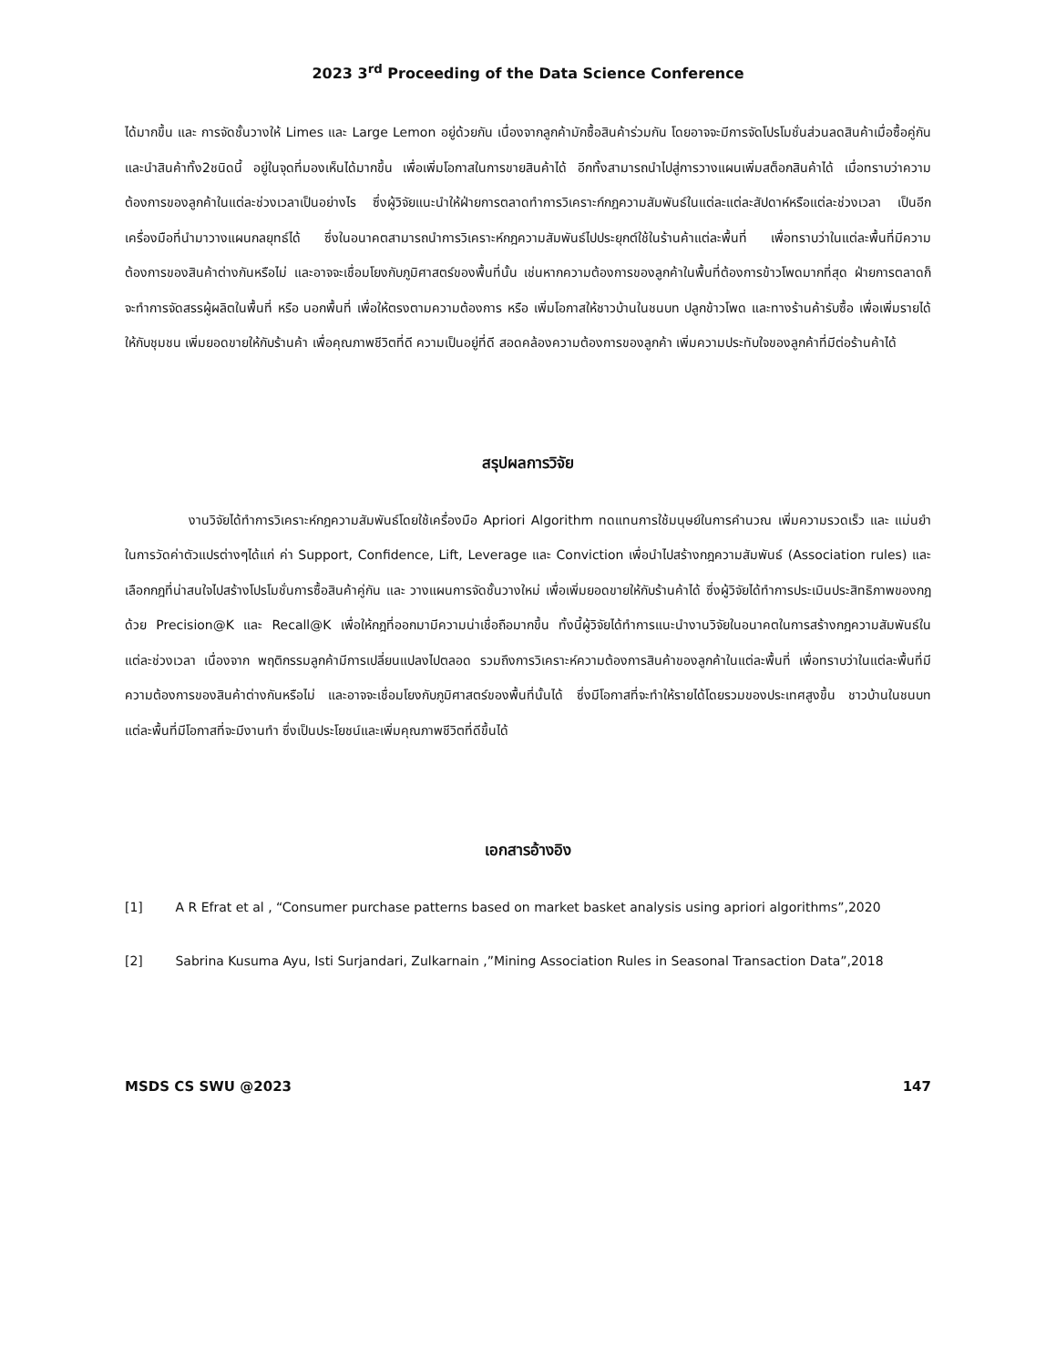2023 3<sup>rd</sup> Proceeding of the Data Science Conference
ได้มากขึ้น และ การจัดชั้นวางให้ Limes และ Large Lemon อยู่ด้วยกัน เนื่องจากลูกค้ามักซื้อสินค้าร่วมกัน โดยอาจจะมีการจัดโปรโมชั่นส่วนลดสินค้าเมื่อซื้อคู่กันและนำสินค้าทั้ง2ชนิดนี้ อยู่ในจุดที่มองเห็นได้มากขึ้น เพื่อเพิ่มโอกาสในการขายสินค้าได้ อีกทั้งสามารถนำไปสู่การวางแผนเพิ่มสต็อกสินค้าได้ เมื่อทราบว่าความต้องการของลูกค้าในแต่ละช่วงเวลาเป็นอย่างไร ซึ่งผู้วิจัยแนะนำให้ฝ่ายการตลาดทำการวิเคราะก์กฎความสัมพันธ์ในแต่ละแต่ละสัปดาห์หรือแต่ละช่วงเวลา เป็นอีกเครื่องมือที่นำมาวางแผนกลยุทธ์ได้ ซึ่งในอนาคตสามารถนำการวิเคราะห์กฎความสัมพันธ์ไปประยุกต์ใช้ในร้านค้าแต่ละพื้นที่ เพื่อทราบว่าในแต่ละพื้นที่มีความต้องการของสินค้าต่างกันหรือไม่ และอาจจะเชื่อมโยงกับภูมิศาสตร์ของพื้นที่นั้น เช่นหากความต้องการของลูกค้าในพื้นที่ต้องการข้าวโพดมากที่สุด ฝ่ายการตลาดก็จะทำการจัดสรรผู้ผลิตในพื้นที่ หรือ นอกพื้นที่ เพื่อให้ตรงตามความต้องการ หรือ เพิ่มโอกาสให้ชาวบ้านในชนบท ปลูกข้าวโพด และทางร้านค้ารับซื้อ เพื่อเพิ่มรายได้ให้กับชุมชน เพิ่มยอดขายให้กับร้านค้า เพื่อคุณภาพชีวิตที่ดี ความเป็นอยู่ที่ดี สอดคล้องความต้องการของลูกค้า เพิ่มความประทับใจของลูกค้าที่มีต่อร้านค้าได้
สรุปผลการวิจัย
งานวิจัยได้ทำการวิเคราะห์กฎความสัมพันธ์โดยใช้เครื่องมือ Apriori Algorithm ทดแทนการใช้มนุษย์ในการคำนวณ เพิ่มความรวดเร็ว และ แม่นยำในการวัดค่าตัวแปรต่างๆได้แก่ ค่า Support, Confidence, Lift, Leverage และ Conviction เพื่อนำไปสร้างกฎความสัมพันธ์ (Association rules) และเลือกกฎที่น่าสนใจไปสร้างโปรโมชั่นการซื้อสินค้าคู่กัน และ วางแผนการจัดชั้นวางใหม่ เพื่อเพิ่มยอดขายให้กับร้านค้าได้ ซึ่งผู้วิจัยได้ทำการประเมินประสิทธิภาพของกฎด้วย Precision@K และ Recall@K เพื่อให้กฎที่ออกมามีความน่าเชื่อถือมากขึ้น ทั้งนี้ผู้วิจัยได้ทำการแนะนำงานวิจัยในอนาคตในการสร้างกฎความสัมพันธ์ในแต่ละช่วงเวลา เนื่องจาก พฤติกรรมลูกค้ามีการเปลี่ยนแปลงไปตลอด รวมถึงการวิเคราะห์ความต้องการสินค้าของลูกค้าในแต่ละพื้นที่ เพื่อทราบว่าในแต่ละพื้นที่มีความต้องการของสินค้าต่างกันหรือไม่ และอาจจะเชื่อมโยงกับภูมิศาสตร์ของพื้นที่นั้นได้ ซึ่งมีโอกาสที่จะทำให้รายได้โดยรวมของประเทศสูงขึ้น ชาวบ้านในชนบทแต่ละพื้นที่มีโอกาสที่จะมีงานทำ ซึ่งเป็นประโยชน์และเพิ่มคุณภาพชีวิตที่ดีขึ้นได้
เอกสารอ้างอิง
[1] A R Efrat et al , “Consumer purchase patterns based on market basket analysis using apriori algorithms”,2020
[2] Sabrina Kusuma Ayu, Isti Surjandari, Zulkarnain ,”Mining Association Rules in Seasonal Transaction Data”,2018
MSDS CS SWU @2023 147